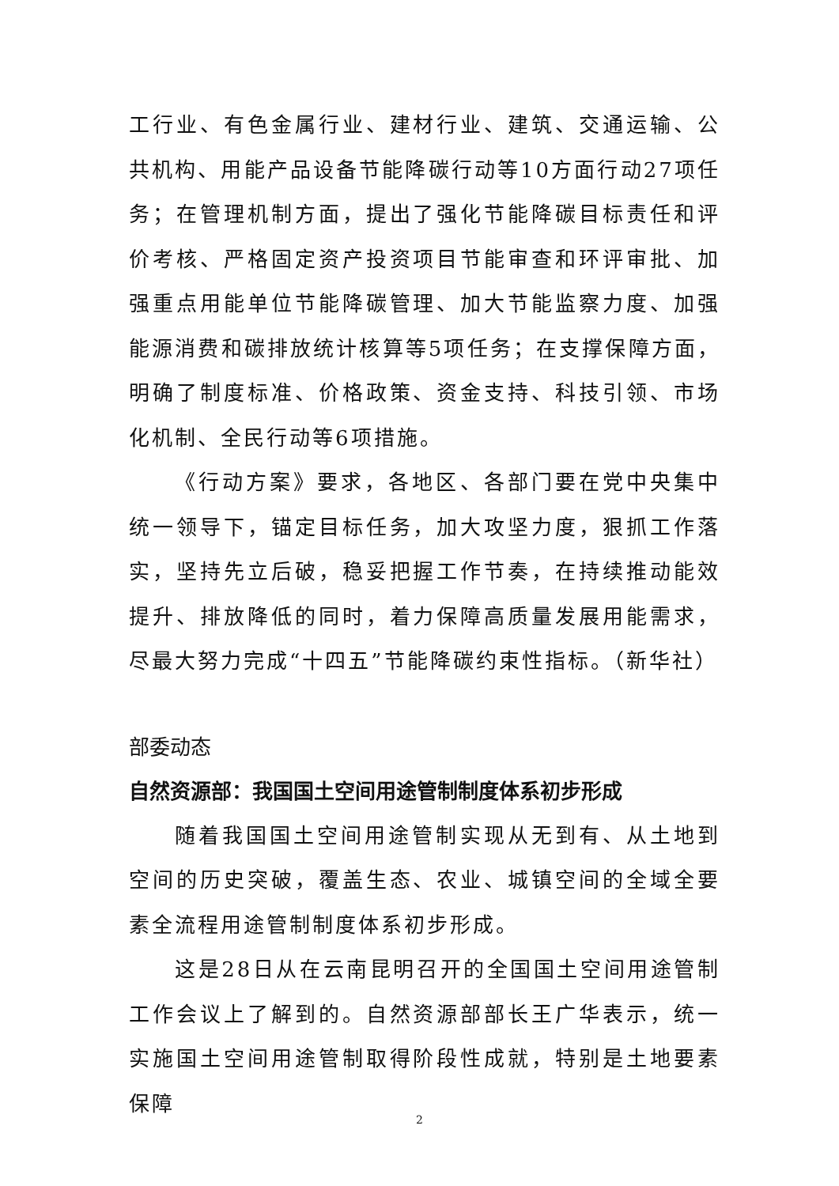工行业、有色金属行业、建材行业、建筑、交通运输、公共机构、用能产品设备节能降碳行动等10方面行动27项任务；在管理机制方面，提出了强化节能降碳目标责任和评价考核、严格固定资产投资项目节能审查和环评审批、加强重点用能单位节能降碳管理、加大节能监察力度、加强能源消费和碳排放统计核算等5项任务；在支撑保障方面，明确了制度标准、价格政策、资金支持、科技引领、市场化机制、全民行动等6项措施。
《行动方案》要求，各地区、各部门要在党中央集中统一领导下，锚定目标任务，加大攻坚力度，狠抓工作落实，坚持先立后破，稳妥把握工作节奏，在持续推动能效提升、排放降低的同时，着力保障高质量发展用能需求，尽最大努力完成“十四五”节能降碳约束性指标。（新华社）
部委动态
自然资源部：我国国土空间用途管制制度体系初步形成
随着我国国土空间用途管制实现从无到有、从土地到空间的历史突破，覆盖生态、农业、城镇空间的全域全要素全流程用途管制制度体系初步形成。
这是28日从在云南昆明召开的全国国土空间用途管制工作会议上了解到的。自然资源部部长王广华表示，统一实施国土空间用途管制取得阶段性成就，特别是土地要素保障
2